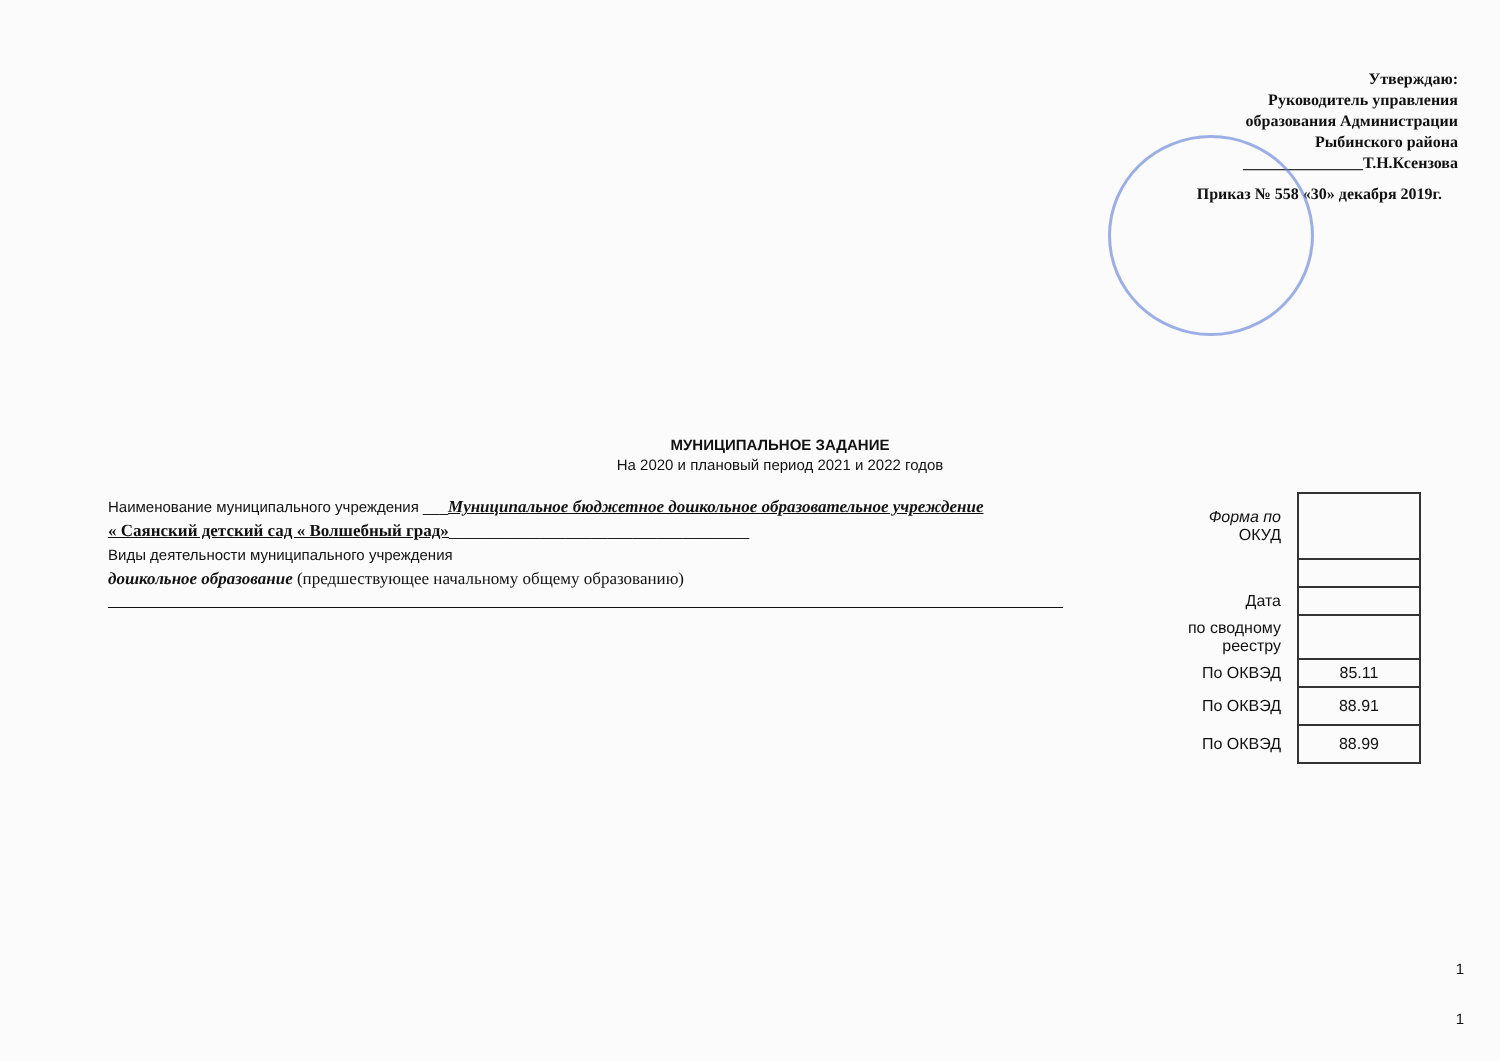Утверждаю:
Руководитель управления
образования Администрации
Рыбинского района
_______________Т.Н.Ксензова
Приказ № 558 «30» декабря 2019г.
МУНИЦИПАЛЬНОЕ ЗАДАНИЕ
На 2020 и плановый период 2021 и 2022 годов
Наименование муниципального учреждения ___Муниципальное бюджетное дошкольное образовательное учреждение
« Саянский детский сад « Волшебный град»____________________________________
Виды деятельности муниципального учреждения
дошкольное образование (предшествующее начальному общему образованию)
| Форма по ОКУД | |
| Дата | |
| по сводному реестру | |
| По ОКВЭД | 85.11 |
| По ОКВЭД | 88.91 |
| По ОКВЭД | 88.99 |
1
1